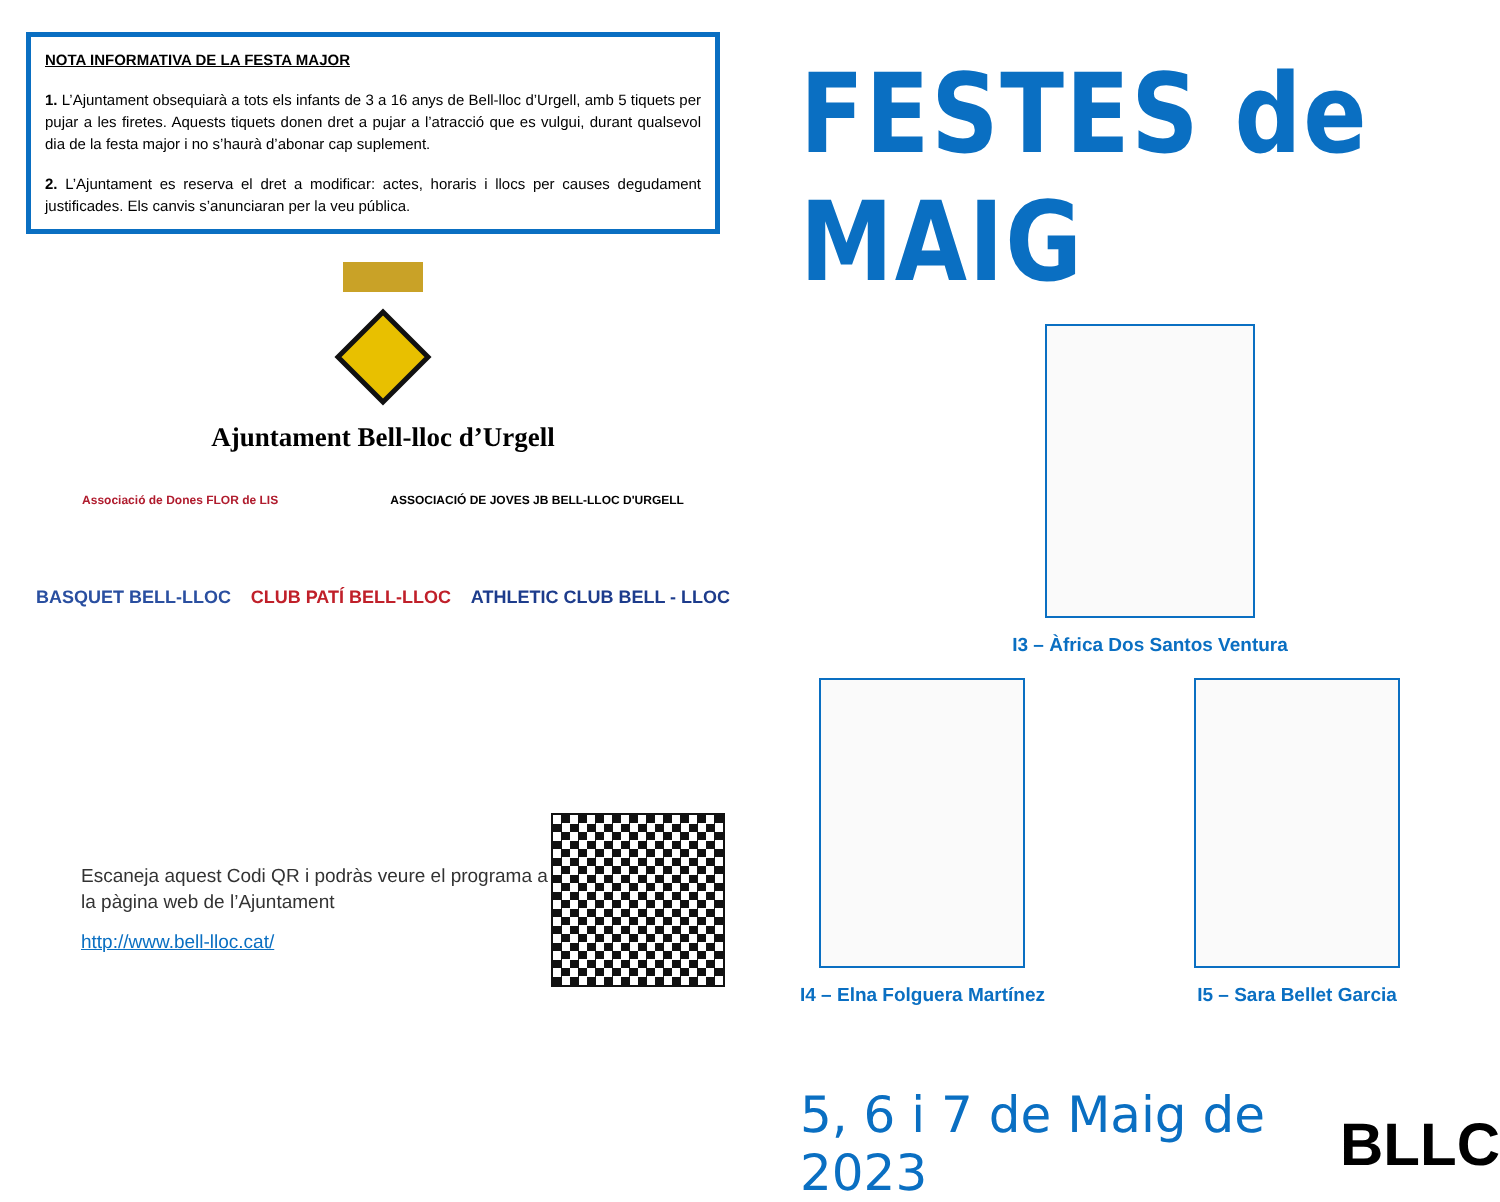NOTA INFORMATIVA DE LA FESTA MAJOR
1. L’Ajuntament obsequiarà a tots els infants de 3 a 16 anys de Bell-lloc d’Urgell, amb 5 tiquets per pujar a les firetes. Aquests tiquets donen dret a pujar a l’atracció que es vulgui, durant qualsevol dia de la festa major i no s’haurà d’abonar cap suplement.
2. L’Ajuntament es reserva el dret a modificar: actes, horaris i llocs per causes degudament justificades. Els canvis s’anunciaran per la veu pública.
Ajuntament Bell-lloc d’Urgell
Associació de Dones FLOR de LIS ASSOCIACIÓ DE JOVES JB BELL-LLOC D'URGELL
BASQUET BELL-LLOC CLUB PATÍ BELL-LLOC ATHLETIC CLUB BELL - LLOC
Escaneja aquest Codi QR i podràs veure el programa a la pàgina web de l’Ajuntament
http://www.bell-lloc.cat/
FESTES de MAIG
I3 – Àfrica Dos Santos Ventura
I4 – Elna Folguera Martínez I5 – Sara Bellet Garcia
5, 6 i 7 de Maig de 2023 BLLC